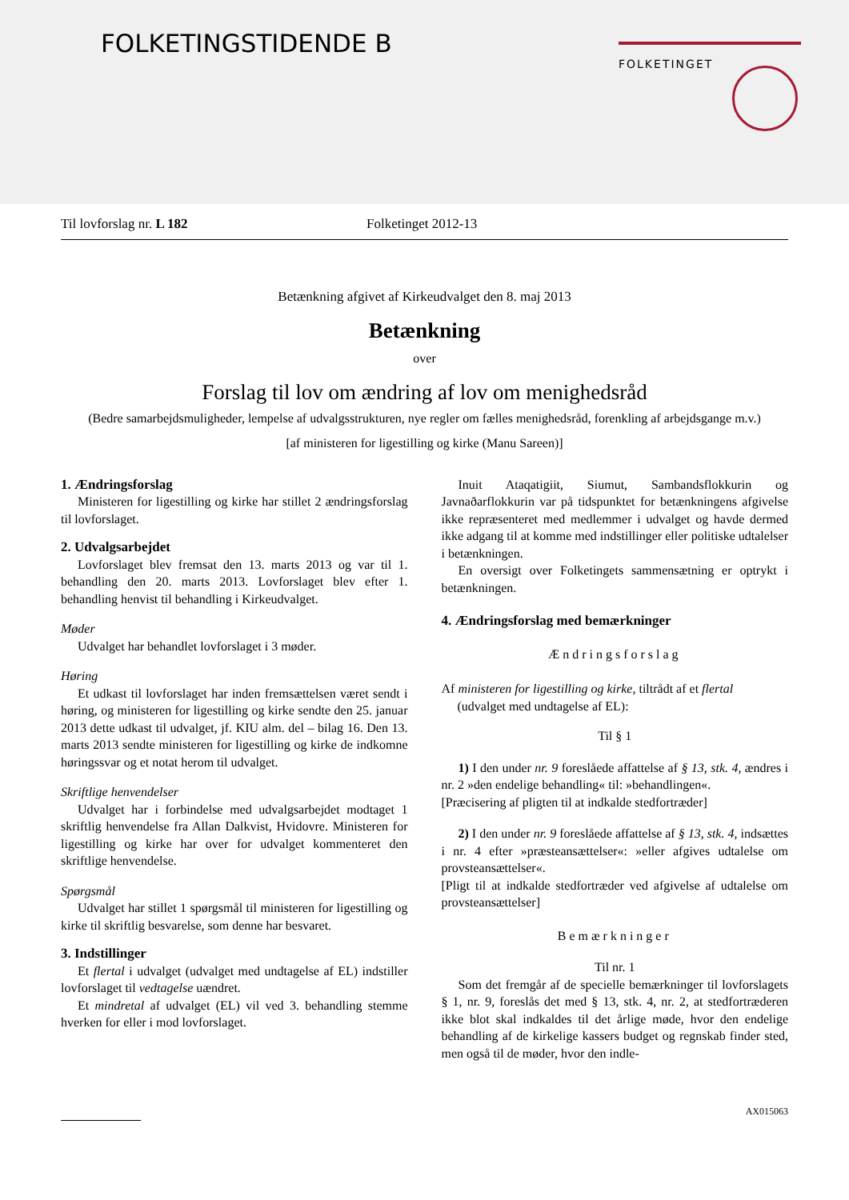FOLKETINGSTIDENDE B FOLKETINGET
Til lovforslag nr. L 182 Folketinget 2012-13
Betænkning afgivet af Kirkeudvalget den 8. maj 2013
Betænkning
over
Forslag til lov om ændring af lov om menighedsråd
(Bedre samarbejdsmuligheder, lempelse af udvalgsstrukturen, nye regler om fælles menighedsråd, forenkling af arbejdsgange m.v.)
[af ministeren for ligestilling og kirke (Manu Sareen)]
1. Ændringsforslag
Ministeren for ligestilling og kirke har stillet 2 ændringsforslag til lovforslaget.
2. Udvalgsarbejdet
Lovforslaget blev fremsat den 13. marts 2013 og var til 1. behandling den 20. marts 2013. Lovforslaget blev efter 1. behandling henvist til behandling i Kirkeudvalget.
Møder
Udvalget har behandlet lovforslaget i 3 møder.
Høring
Et udkast til lovforslaget har inden fremsættelsen været sendt i høring, og ministeren for ligestilling og kirke sendte den 25. januar 2013 dette udkast til udvalget, jf. KIU alm. del – bilag 16. Den 13. marts 2013 sendte ministeren for ligestilling og kirke de indkomne høringssvar og et notat herom til udvalget.
Skriftlige henvendelser
Udvalget har i forbindelse med udvalgsarbejdet modtaget 1 skriftlig henvendelse fra Allan Dalkvist, Hvidovre. Ministeren for ligestilling og kirke har over for udvalget kommenteret den skriftlige henvendelse.
Spørgsmål
Udvalget har stillet 1 spørgsmål til ministeren for ligestilling og kirke til skriftlig besvarelse, som denne har besvaret.
3. Indstillinger
Et flertal i udvalget (udvalget med undtagelse af EL) indstiller lovforslaget til vedtagelse uændret.
Et mindretal af udvalget (EL) vil ved 3. behandling stemme hverken for eller i mod lovforslaget.
Inuit Ataqatigiit, Siumut, Sambandsflokkurin og Javnaðarflokkurin var på tidspunktet for betænkningens afgivelse ikke repræsenteret med medlemmer i udvalget og havde dermed ikke adgang til at komme med indstillinger eller politiske udtalelser i betænkningen.
En oversigt over Folketingets sammensætning er optrykt i betænkningen.
4. Ændringsforslag med bemærkninger
Ændringsforslag
Af ministeren for ligestilling og kirke, tiltrådt af et flertal
(udvalget med undtagelse af EL):
Til § 1
1) I den under nr. 9 foreslåede affattelse af § 13, stk. 4, ændres i nr. 2 »den endelige behandling« til: »behandlingen«.
[Præcisering af pligten til at indkalde stedfortræder]
2) I den under nr. 9 foreslåede affattelse af § 13, stk. 4, indsættes i nr. 4 efter »præsteansættelser«: »eller afgives udtalelse om provsteansættelser«.
[Pligt til at indkalde stedfortræder ved afgivelse af udtalelse om provsteansættelser]
Bemærkninger
Til nr. 1
Som det fremgår af de specielle bemærkninger til lovforslagets § 1, nr. 9, foreslås det med § 13, stk. 4, nr. 2, at stedfortræderen ikke blot skal indkaldes til det årlige møde, hvor den endelige behandling af de kirkelige kassers budget og regnskab finder sted, men også til de møder, hvor den indle-
AX015063